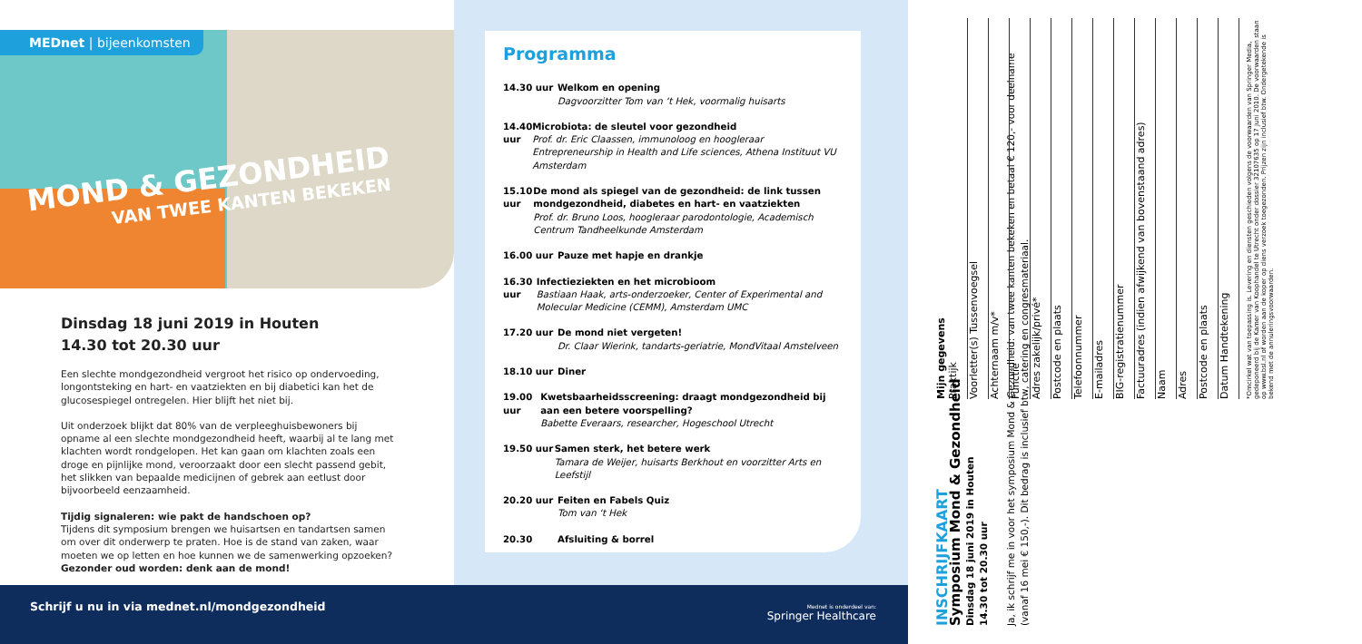MEDnet | bijeenkomsten
MOND & GEZONDHEID
VAN TWEE KANTEN BEKEKEN
Dinsdag 18 juni 2019 in Houten
14.30 tot 20.30 uur
Een slechte mondgezondheid vergroot het risico op ondervoeding, longontsteking en hart- en vaatziekten en bij diabetici kan het de glucosespiegel ontregelen. Hier blijft het niet bij.
Uit onderzoek blijkt dat 80% van de verpleeghuisbewoners bij opname al een slechte mondgezondheid heeft, waarbij al te lang met klachten wordt rondgelopen. Het kan gaan om klachten zoals een droge en pijnlijke mond, veroorzaakt door een slecht passend gebit, het slikken van bepaalde medicijnen of gebrek aan eetlust door bijvoorbeeld eenzaamheid.
Tijdig signaleren: wie pakt de handschoen op?
Tijdens dit symposium brengen we huisartsen en tandartsen samen om over dit onderwerp te praten. Hoe is de stand van zaken, waar moeten we op letten en hoe kunnen we de samenwerking opzoeken?
Gezonder oud worden: denk aan de mond!
Programma
14.30 uur Welkom en opening
Dagvoorzitter Tom van ‘t Hek, voormalig huisarts
14.40 uur Microbiota: de sleutel voor gezondheid
Prof. dr. Eric Claassen, immunoloog en hoogleraar Entrepreneurship in Health and Life sciences, Athena Instituut VU Amsterdam
15.10 uur De mond als spiegel van de gezondheid: de link tussen mondgezondheid, diabetes en hart- en vaatziekten
Prof. dr. Bruno Loos, hoogleraar parodontologie, Academisch Centrum Tandheelkunde Amsterdam
16.00 uur Pauze met hapje en drankje
16.30 uur Infectieziekten en het microbioom
Bastiaan Haak, arts-onderzoeker, Center of Experimental and Molecular Medicine (CEMM), Amsterdam UMC
17.20 uur De mond niet vergeten!
Dr. Claar Wierink, tandarts-geriatrie, MondVitaal Amstelveen
18.10 uur Diner
19.00 uur Kwetsbaarheidsscreening: draagt mondgezondheid bij aan een betere voorspelling?
Babette Everaars, researcher, Hogeschool Utrecht
19.50 uur Samen sterk, het betere werk
Tamara de Weijer, huisarts Berkhout en voorzitter Arts en Leefstijl
20.20 uur Feiten en Fabels Quiz
Tom van ‘t Hek
20.30 Afsluiting & borrel
Schrijf u nu in via mednet.nl/mondgezondheid Mednet is onderdeel van:
Springer Healthcare
INSCHRIJFKAART
Symposium Mond & Gezondheid
Dinsdag 18 juni 2019 in Houten
14.30 tot 20.30 uur
Ja, ik schrijf me in voor het symposium Mond & Gezondheid: van twee kanten bekeken en betaal € 120,- voor deelname (vanaf 16 mei € 150,-). Dit bedrag is inclusief btw, catering en congresmateriaal.
Mijn gegevens
Praktijk
Voorletter(s) Tussenvoegsel
Achternaam m/v*
Functie
Adres zakelijk/privé*
Postcode en plaats
Telefoonnummer
E-mailadres
BIG-registratienummer
Factuuradres (indien afwijkend van bovenstaand adres)
Naam
Adres
Postcode en plaats
Datum Handtekening
*Omcirkel wat van toepassing is. Levering en diensten geschieden volgens de voorwaarden van Springer Media, gedeponeerd bij de Kamer van Koophandel te Utrecht onder dossier 32107635 op 17 juni 2010. De voorwaarden staan op www.bsl.nl of worden aan de koper op diens verzoek toegezonden. Prijzen zijn inclusief btw. Ondergetekende is bekend met de annuleringsvoorwaarden.